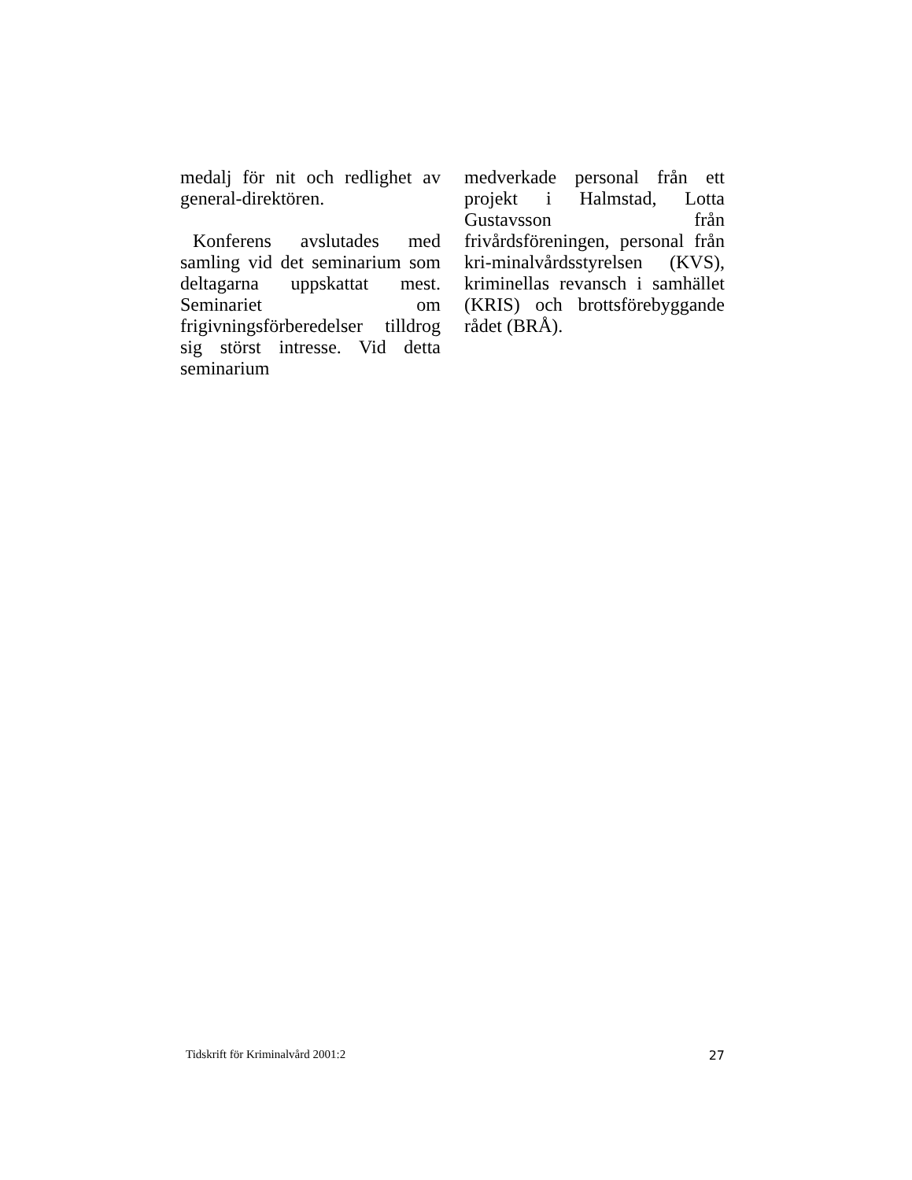medalj för nit och redlighet av general-direktören.
Konferens avslutades med samling vid det seminarium som deltagarna uppskattat mest. Seminariet om frigivningsförberedelser tilldrog sig störst intresse. Vid detta seminarium
medverkade personal från ett projekt i Halmstad, Lotta Gustavsson från frivårdsföreningen, personal från kri-minalvårdsstyrelsen (KVS), kriminellas revansch i samhället (KRIS) och brottsförebyggande rådet (BRÅ).
Tidskrift för Kriminalvård 2001:2 27